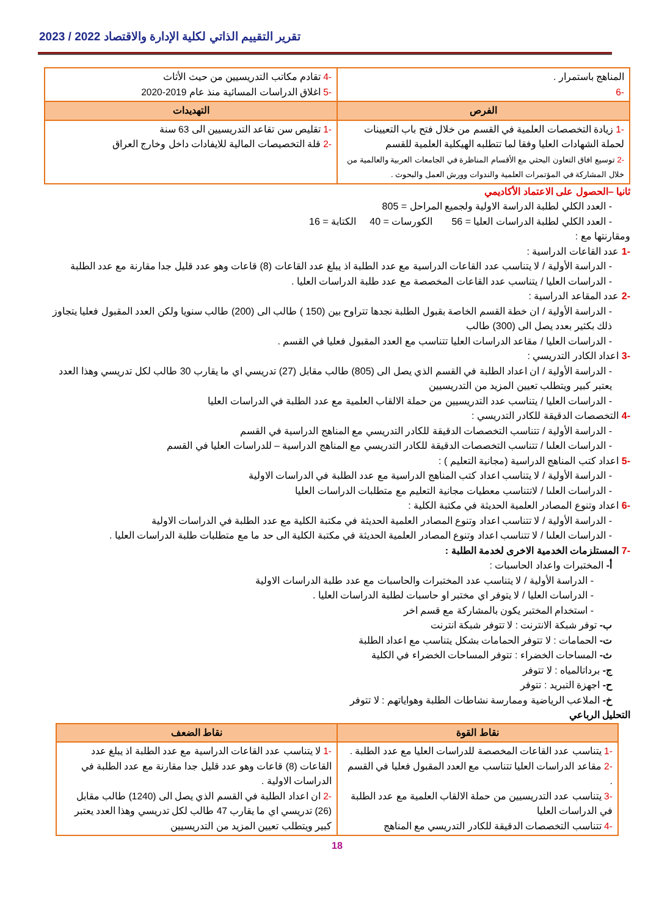تقرير التقييم الذاتي لكلية الإدارة والاقتصاد 2022 / 2023
| المناهج باستمرار . -6 | -4 تقادم مكاتب التدريسيين من حيث الأثاث -5 اغلاق الدراسات المسائية منذ عام 2019-2020 |
| الفرص | التهديدات |
| -1 زيادة التخصصات العلمية في القسم من خلال فتح باب التعيينات لحملة الشهادات العليا وفقا لما تتطلبه الهيكلية العلمية للقسم -2 توسيع افاق التعاون البحثي مع الأقسام المناظرة في الجامعات العربية والعالمية من خلال المشاركة في المؤتمرات العلمية والندوات وورش العمل والبحوث . | -1 تقليص سن تقاعد التدريسيين الى 63 سنة -2 قلة التخصيصات المالية للايفادات داخل وخارج العراق |
ثانيا –الحصول على الاعتماد الأكاديمي
- العدد الكلي لطلبة الدراسة الاولية ولجميع المراحل = 805
- العدد الكلي لطلبة الدراسات العليا = 56 الكورسات = 40 الكتابة = 16
ومقارنتها مع :
-1 عدد القاعات الدراسية :
- الدراسة الأولية / لا يتناسب عدد القاعات الدراسية مع عدد الطلبة اذ يبلغ عدد القاعات (8) قاعات وهو عدد قليل جدا مقارنة مع عدد الطلبة
- الدراسات العليا / يتناسب عدد القاعات المخصصة مع عدد طلبة الدراسات العليا .
-2 عدد المقاعد الدراسية :
- الدراسة الأولية / ان خطة القسم الخاصة بقبول الطلبة نجدها تتراوح بين (150 ) طالب الى (200) طالب سنويا ولكن العدد المقبول فعليا يتجاوز ذلك بكثير بعدد يصل الى (300) طالب
- الدراسات العليا / مقاعد الدراسات العليا تتناسب مع العدد المقبول فعليا في القسم .
-3 اعداد الكادر التدريسي :
- الدراسة الأولية / ان اعداد الطلبة في القسم الذي يصل الى (805) طالب مقابل (27) تدريسي اي ما يقارب 30 طالب لكل تدريسي وهذا العدد يعتبر كبير ويتطلب تعيين المزيد من التدريسيين
- الدراسات العليا / يتناسب عدد التدريسيين من حملة الالقاب العلمية مع عدد الطلبة في الدراسات العليا
-4 التخصصات الدقيقة للكادر التدريسي :
- الدراسة الأولية / تتناسب التخصصات الدقيقة للكادر التدريسي مع المناهج الدراسية في القسم
- الدراسات العلىا / تتناسب التخصصات الدقيقة للكادر التدريسي مع المناهج الدراسية – للدراسات العليا في القسم
-5 اعداد كتب المناهج الدراسية (مجانية التعليم ) :
- الدراسة الأولية / لا يتناسب اعداد كتب المناهج الدراسية مع عدد الطلبة في الدراسات الاولية
- الدراسات العلىا / لاتتناسب معطيات مجانية التعليم مع متطلبات الدراسات العليا
-6 اعداد وتنوع المصادر العلمية الحديثة في مكتبة الكلية :
- الدراسة الأولية / لا تتناسب اعداد وتنوع المصادر العلمية الحديثة في مكتبة الكلية مع عدد الطلبة في الدراسات الاولية
- الدراسات العلىا / لا تتناسب اعداد وتنوع المصادر العلمية الحديثة في مكتبة الكلية الى حد ما مع متطلبات طلبة الدراسات العليا .
-7 المستلزمات الخدمية الاخرى لخدمة الطلبة :
أ- المختبرات واعداد الحاسبات :
- الدراسة الأولية / لا يتناسب عدد المختبرات والحاسبات مع عدد طلبة الدراسات الاولية
- الدراسات العليا / لا يتوفر اي مختبر او حاسبات لطلبة الدراسات العليا .
- استخدام المختبر يكون بالمشاركة مع قسم اخر
ب- توفر شبكة الانترنت : لا تتوفر شبكة انترنت
ت- الحمامات : لا تتوفر الحمامات بشكل يتناسب مع اعداد الطلبة
ث- المساحات الخضراء : تتوفر المساحات الخضراء في الكلية
ج- برداتالمياه : لا تتوفر
ح- اجهزة التبريد : تتوفر
خ- الملاعب الرياضية وممارسة نشاطات الطلبة وهواياتهم : لا تتوفر
التحليل الرباعي
| نقاط القوة | نقاط الضعف |
| --- | --- |
| -1 يتناسب عدد القاعات المخصصة للدراسات العليا مع عدد الطلبة . -2 مقاعد الدراسات العليا تتناسب مع العدد المقبول فعليا في القسم . -3 يتناسب عدد التدريسيين من حملة الالقاب العلمية مع عدد الطلبة في الدراسات العليا -4 تتناسب التخصصات الدقيقة للكادر التدريسي مع المناهج | -1 لا يتناسب عدد القاعات الدراسية مع عدد الطلبة اذ يبلغ عدد القاعات (8) قاعات وهو عدد قليل جدا مقارنة مع عدد الطلبة في الدراسات الاولية . -2 ان اعداد الطلبة في القسم الذي يصل الى (1240) طالب مقابل (26) تدريسي اي ما يقارب 47 طالب لكل تدريسي وهذا العدد يعتبر كبير ويتطلب تعيين المزيد من التدريسيين |
18